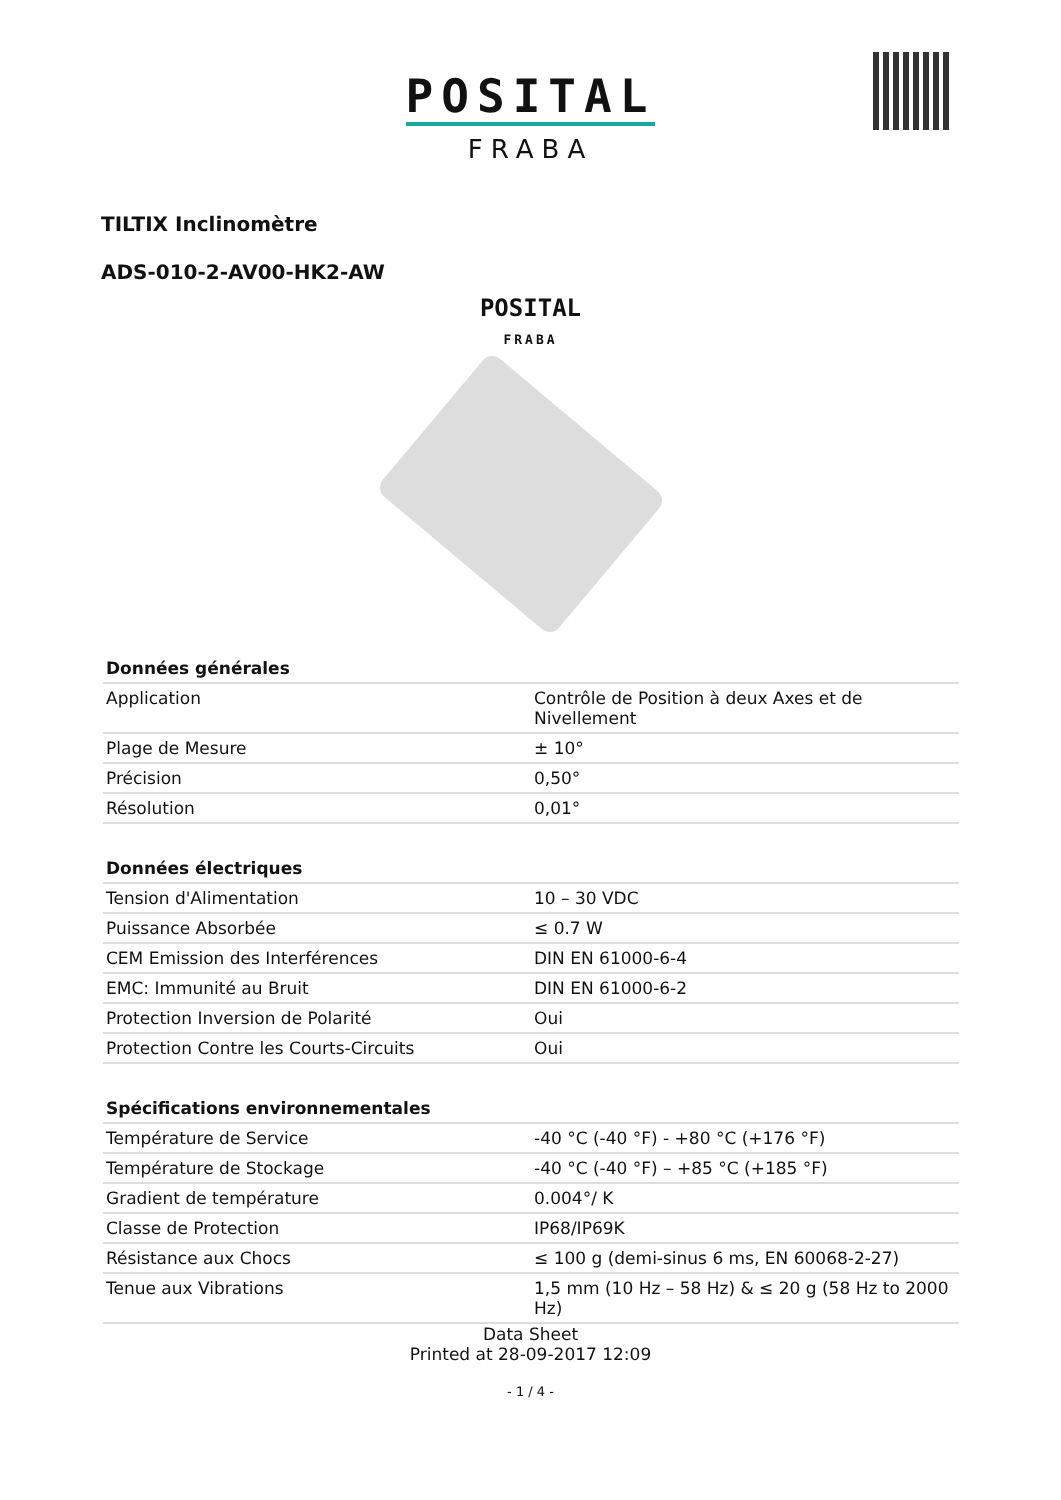POSITAL
FRABA
TILTIX Inclinomètre
ADS-010-2-AV00-HK2-AW
POSITAL
FRABA
| Données générales | |
| --- | --- |
| Application | Contrôle de Position à deux Axes et de Nivellement |
| Plage de Mesure | ± 10° |
| Précision | 0,50° |
| Résolution | 0,01° |
| Données électriques | |
| --- | --- |
| Tension d'Alimentation | 10 – 30 VDC |
| Puissance Absorbée | ≤ 0.7 W |
| CEM Emission des Interférences | DIN EN 61000-6-4 |
| EMC: Immunité au Bruit | DIN EN 61000-6-2 |
| Protection Inversion de Polarité | Oui |
| Protection Contre les Courts-Circuits | Oui |
| Spécifications environnementales | |
| --- | --- |
| Température de Service | -40 °C (-40 °F) - +80 °C (+176 °F) |
| Température de Stockage | -40 °C (-40 °F) – +85 °C (+185 °F) |
| Gradient de température | 0.004°/ K |
| Classe de Protection | IP68/IP69K |
| Résistance aux Chocs | ≤ 100 g (demi-sinus 6 ms, EN 60068-2-27) |
| Tenue aux Vibrations | 1,5 mm (10 Hz – 58 Hz) & ≤ 20 g (58 Hz to 2000 Hz) |
Data Sheet
Printed at 28-09-2017 12:09
- 1 / 4 -